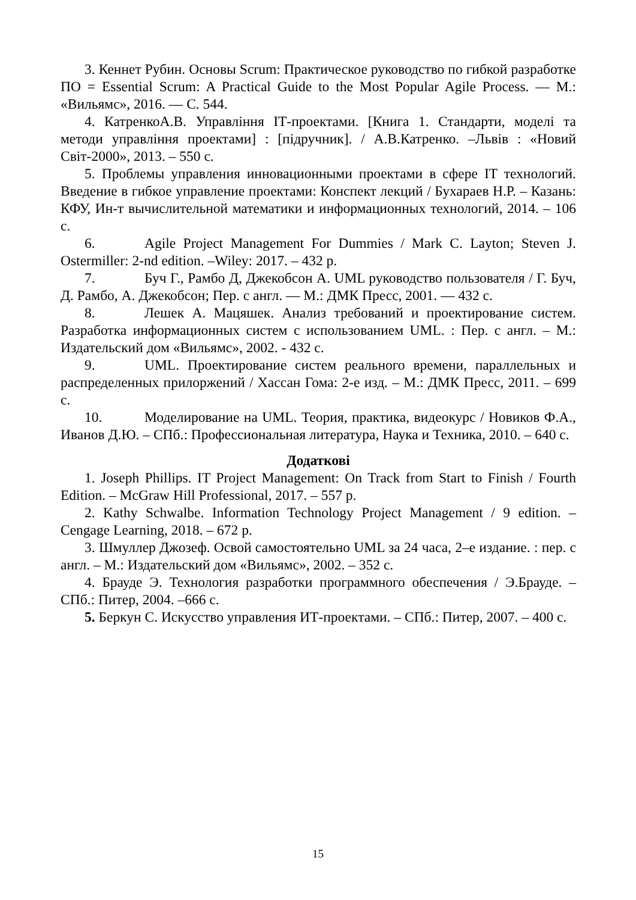3. Кеннет Рубин. Основы Scrum: Практическое руководство по гибкой разработке ПО = Essential Scrum: A Practical Guide to the Most Popular Agile Process. — М.: «Вильямс», 2016. — С. 544.
4. КатренкоА.В. Управління ІТ-проектами. [Книга 1. Стандарти, моделі та методи управління проектами] : [підручник]. / А.В.Катренко. –Львів : «Новий Світ-2000», 2013. – 550 с.
5. Проблемы управления инновационными проектами в сфере IT технологий. Введение в гибкое управление проектами: Конспект лекций / Бухараев Н.Р. – Казань: КФУ, Ин-т вычислительной математики и информационных технологий, 2014. – 106 с.
6. Agile Project Management For Dummies / Mark C. Layton; Steven J. Ostermiller: 2-nd edition. –Wiley: 2017. – 432 p.
7. Буч Г., Рамбо Д, Джекобсон А. UML руководство пользователя / Г. Буч, Д. Рамбо, А. Джекобсон; Пер. с англ. — М.: ДМК Пресс, 2001. — 432 с.
8. Лешек А. Мацяшек. Анализ требований и проектирование систем. Разработка информационных систем с использованием UML. : Пер. с англ. – М.: Издательский дом «Вильямс», 2002. - 432 с.
9. UML. Проектирование систем реального времени, параллельных и распределенных прилоржений / Хассан Гома: 2-е изд. – М.: ДМК Пресс, 2011. – 699 с.
10. Моделирование на UML. Теория, практика, видеокурс / Новиков Ф.А., Иванов Д.Ю. – СПб.: Профессиональная литература, Наука и Техника, 2010. – 640 с.
Додаткові
1. Joseph Phillips. IT Project Management: On Track from Start to Finish / Fourth Edition. – McGraw Hill Professional, 2017. – 557 p.
2. Kathy Schwalbe. Information Technology Project Management / 9 edition. – Cengage Learning, 2018. – 672 p.
3. Шмуллер Джозеф. Освой самостоятельно UML за 24 часа, 2–е издание. : пер. с англ. – М.: Издательский дом «Вильямс», 2002. – 352 с.
4. Брауде Э. Технология разработки программного обеспечения / Э.Брауде. –СПб.: Питер, 2004. –666 с.
5. Беркун С. Искусство управления ИТ-проектами. – СПб.: Питер, 2007. – 400 с.
15